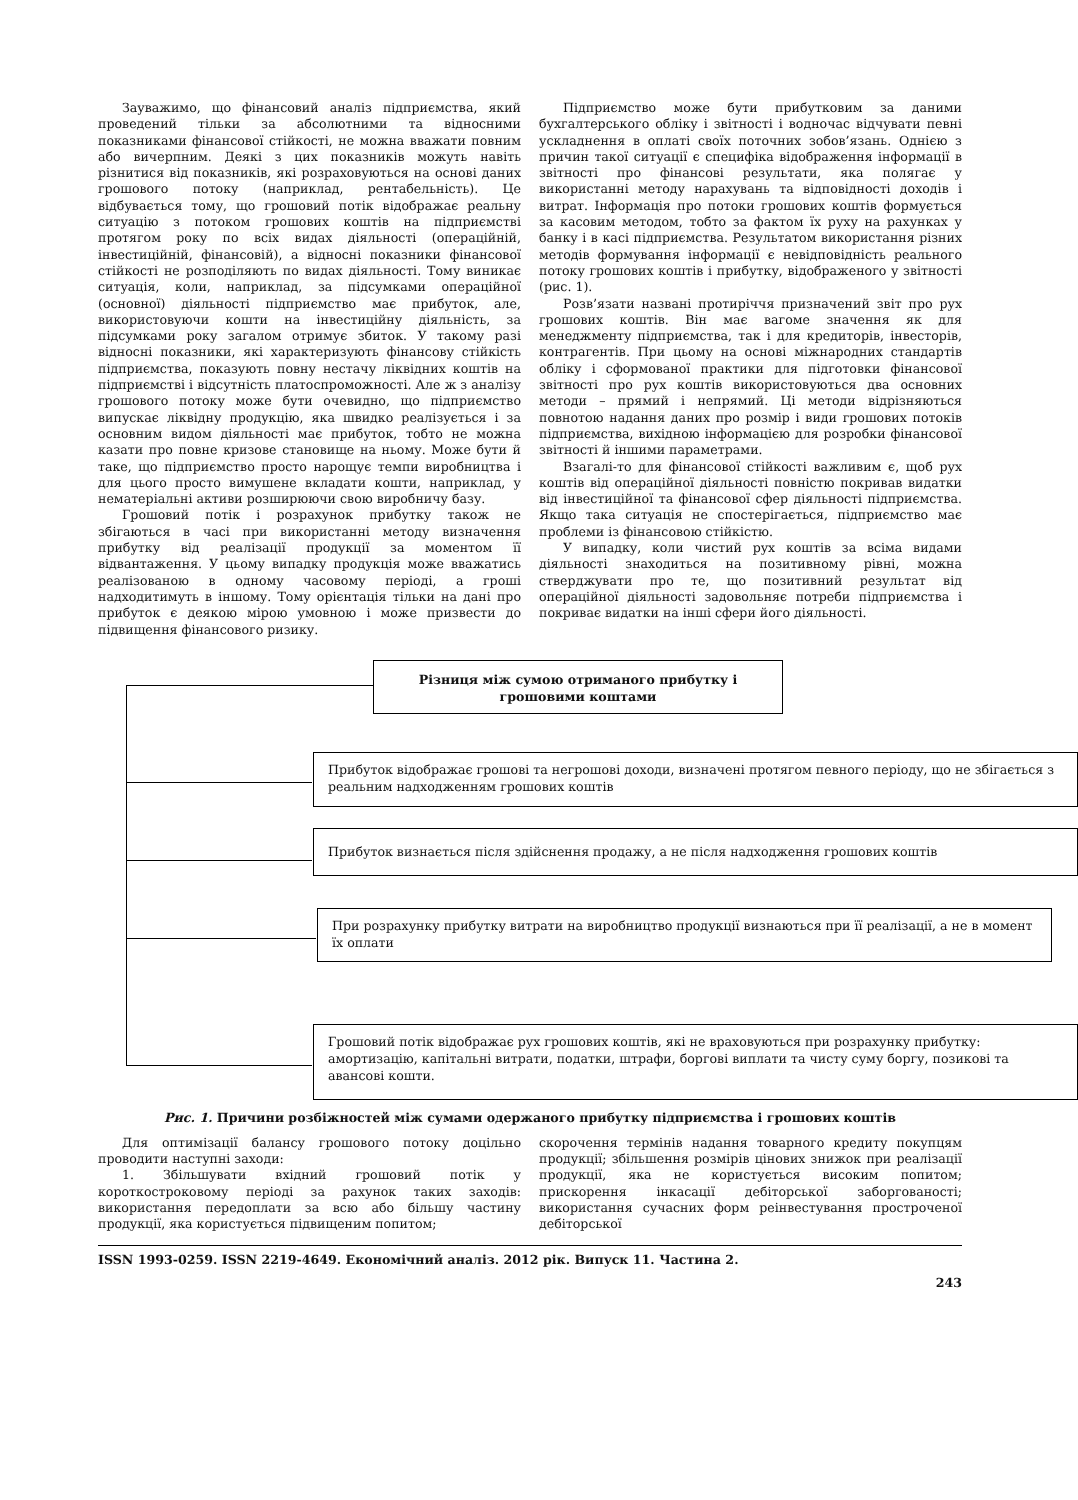Зауважимо, що фінансовий аналіз підприємства, який проведений тільки за абсолютними та відносними показниками фінансової стійкості, не можна вважати повним або вичерпним. Деякі з цих показників можуть навіть різнитися від показників, які розраховуються на основі даних грошового потоку (наприклад, рентабельність). Це відбувається тому, що грошовий потік відображає реальну ситуацію з потоком грошових коштів на підприємстві протягом року по всіх видах діяльності (операційній, інвестиційній, фінансовій), а відносні показники фінансової стійкості не розподіляють по видах діяльності. Тому виникає ситуація, коли, наприклад, за підсумками операційної (основної) діяльності підприємство має прибуток, але, використовуючи кошти на інвестиційну діяльність, за підсумками року загалом отримує збиток. У такому разі відносні показники, які характеризують фінансову стійкість підприємства, показують повну нестачу ліквідних коштів на підприємстві і відсутність платоспроможності. Але ж з аналізу грошового потоку може бути очевидно, що підприємство випускає ліквідну продукцію, яка швидко реалізується і за основним видом діяльності має прибуток, тобто не можна казати про повне кризове становище на ньому. Може бути й таке, що підприємство просто нарощує темпи виробництва і для цього просто вимушене вкладати кошти, наприклад, у нематеріальні активи розширюючи свою виробничу базу.
Грошовий потік і розрахунок прибутку також не збігаються в часі при використанні методу визначення прибутку від реалізації продукції за моментом її відвантаження. У цьому випадку продукція може вважатись реалізованою в одному часовому періоді, а гроші надходитимуть в іншому. Тому орієнтація тільки на дані про прибуток є деякою мірою умовною і може призвести до підвищення фінансового ризику.
Підприємство може бути прибутковим за даними бухгалтерського обліку і звітності і водночас відчувати певні ускладнення в оплаті своїх поточних зобов’язань. Однією з причин такої ситуації є специфіка відображення інформації в звітності про фінансові результати, яка полягає у використанні методу нарахувань та відповідності доходів і витрат. Інформація про потоки грошових коштів формується за касовим методом, тобто за фактом їх руху на рахунках у банку і в касі підприємства. Результатом використання різних методів формування інформації є невідповідність реального потоку грошових коштів і прибутку, відображеного у звітності (рис. 1).
Розв’язати названі протиріччя призначений звіт про рух грошових коштів. Він має вагоме значення як для менеджменту підприємства, так і для кредиторів, інвесторів, контрагентів. При цьому на основі міжнародних стандартів обліку і сформованої практики для підготовки фінансової звітності про рух коштів використовуються два основних методи – прямий і непрямий. Ці методи відрізняються повнотою надання даних про розмір і види грошових потоків підприємства, вихідною інформацією для розробки фінансової звітності й іншими параметрами.
Взагалі-то для фінансової стійкості важливим є, щоб рух коштів від операційної діяльності повністю покривав видатки від інвестиційної та фінансової сфер діяльності підприємства. Якщо така ситуація не спостерігається, підприємство має проблеми із фінансовою стійкістю.
У випадку, коли чистий рух коштів за всіма видами діяльності знаходиться на позитивному рівні, можна стверджувати про те, що позитивний результат від операційної діяльності задовольняє потреби підприємства і покриває видатки на інші сфери його діяльності.
Різниця між сумою отриманого прибутку і грошовими коштами
Прибуток відображає грошові та негрошові доходи, визначені протягом певного періоду, що не збігається з реальним надходженням грошових коштів
Прибуток визнається після здійснення продажу, а не після надходження грошових коштів
При розрахунку прибутку витрати на виробництво продукції визнаються при її реалізації, а не в момент їх оплати
Грошовий потік відображає рух грошових коштів, які не враховуються при розрахунку прибутку: амортизацію, капітальні витрати, податки, штрафи, боргові виплати та чисту суму боргу, позикові та авансові кошти.
Рис. 1. Причини розбіжностей між сумами одержаного прибутку підприємства і грошових коштів
Для оптимізації балансу грошового потоку доцільно проводити наступні заходи:
1. Збільшувати вхідний грошовий потік у короткостроковому періоді за рахунок таких заходів: використання передоплати за всю або більшу частину продукції, яка користується підвищеним попитом;
скорочення термінів надання товарного кредиту покупцям продукції; збільшення розмірів цінових знижок при реалізації продукції, яка не користується високим попитом; прискорення інкасації дебіторської заборгованості; використання сучасних форм реінвестування простроченої дебіторської
ISSN 1993-0259. ISSN 2219-4649. Економічний аналіз. 2012 рік. Випуск 11. Частина 2.
243